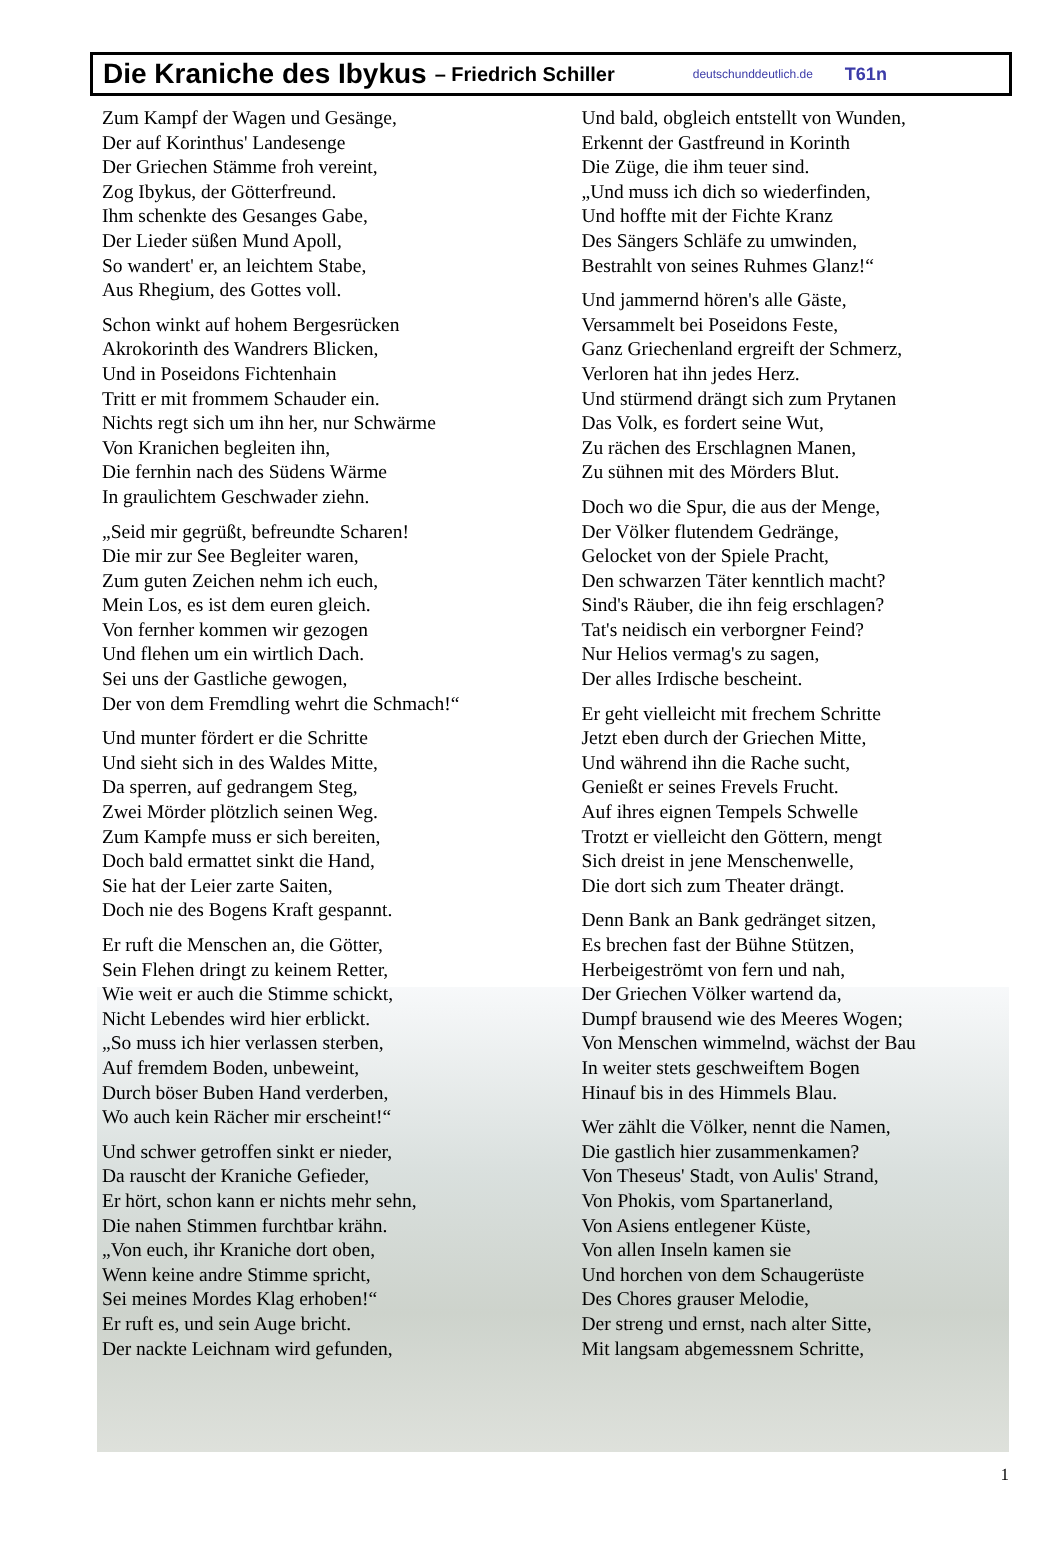Die Kraniche des Ibykus – Friedrich Schiller deutschunddeutlich.de T61n
Zum Kampf der Wagen und Gesänge,
Der auf Korinthus' Landesenge
Der Griechen Stämme froh vereint,
Zog Ibykus, der Götterfreund.
Ihm schenkte des Gesanges Gabe,
Der Lieder süßen Mund Apoll,
So wandert' er, an leichtem Stabe,
Aus Rhegium, des Gottes voll.
Schon winkt auf hohem Bergesrücken
Akrokorinth des Wandrers Blicken,
Und in Poseidons Fichtenhain
Tritt er mit frommem Schauder ein.
Nichts regt sich um ihn her, nur Schwärme
Von Kranichen begleiten ihn,
Die fernhin nach des Südens Wärme
In graulichtem Geschwader ziehn.
„Seid mir gegrüßt, befreundte Scharen!
Die mir zur See Begleiter waren,
Zum guten Zeichen nehm ich euch,
Mein Los, es ist dem euren gleich.
Von fernher kommen wir gezogen
Und flehen um ein wirtlich Dach.
Sei uns der Gastliche gewogen,
Der von dem Fremdling wehrt die Schmach!“
Und munter fördert er die Schritte
Und sieht sich in des Waldes Mitte,
Da sperren, auf gedrangem Steg,
Zwei Mörder plötzlich seinen Weg.
Zum Kampfe muss er sich bereiten,
Doch bald ermattet sinkt die Hand,
Sie hat der Leier zarte Saiten,
Doch nie des Bogens Kraft gespannt.
Er ruft die Menschen an, die Götter,
Sein Flehen dringt zu keinem Retter,
Wie weit er auch die Stimme schickt,
Nicht Lebendes wird hier erblickt.
„So muss ich hier verlassen sterben,
Auf fremdem Boden, unbeweint,
Durch böser Buben Hand verderben,
Wo auch kein Rächer mir erscheint!“
Und schwer getroffen sinkt er nieder,
Da rauscht der Kraniche Gefieder,
Er hört, schon kann er nichts mehr sehn,
Die nahen Stimmen furchtbar krähn.
„Von euch, ihr Kraniche dort oben,
Wenn keine andre Stimme spricht,
Sei meines Mordes Klag erhoben!“
Er ruft es, und sein Auge bricht.
Der nackte Leichnam wird gefunden,
Und bald, obgleich entstellt von Wunden,
Erkennt der Gastfreund in Korinth
Die Züge, die ihm teuer sind.
„Und muss ich dich so wiederfinden,
Und hoffte mit der Fichte Kranz
Des Sängers Schläfe zu umwinden,
Bestrahlt von seines Ruhmes Glanz!“
Und jammernd hören's alle Gäste,
Versammelt bei Poseidons Feste,
Ganz Griechenland ergreift der Schmerz,
Verloren hat ihn jedes Herz.
Und stürmend drängt sich zum Prytanen
Das Volk, es fordert seine Wut,
Zu rächen des Erschlagnen Manen,
Zu sühnen mit des Mörders Blut.
Doch wo die Spur, die aus der Menge,
Der Völker flutendem Gedränge,
Gelocket von der Spiele Pracht,
Den schwarzen Täter kenntlich macht?
Sind's Räuber, die ihn feig erschlagen?
Tat's neidisch ein verborgner Feind?
Nur Helios vermag's zu sagen,
Der alles Irdische bescheint.
Er geht vielleicht mit frechem Schritte
Jetzt eben durch der Griechen Mitte,
Und während ihn die Rache sucht,
Genießt er seines Frevels Frucht.
Auf ihres eignen Tempels Schwelle
Trotzt er vielleicht den Göttern, mengt
Sich dreist in jene Menschenwelle,
Die dort sich zum Theater drängt.
Denn Bank an Bank gedränget sitzen,
Es brechen fast der Bühne Stützen,
Herbeigeströmt von fern und nah,
Der Griechen Völker wartend da,
Dumpf brausend wie des Meeres Wogen;
Von Menschen wimmelnd, wächst der Bau
In weiter stets geschweiftem Bogen
Hinauf bis in des Himmels Blau.
Wer zählt die Völker, nennt die Namen,
Die gastlich hier zusammenkamen?
Von Theseus' Stadt, von Aulis' Strand,
Von Phokis, vom Spartanerland,
Von Asiens entlegener Küste,
Von allen Inseln kamen sie
Und horchen von dem Schaugerüste
Des Chores grauser Melodie,
Der streng und ernst, nach alter Sitte,
Mit langsam abgemessnem Schritte,
1